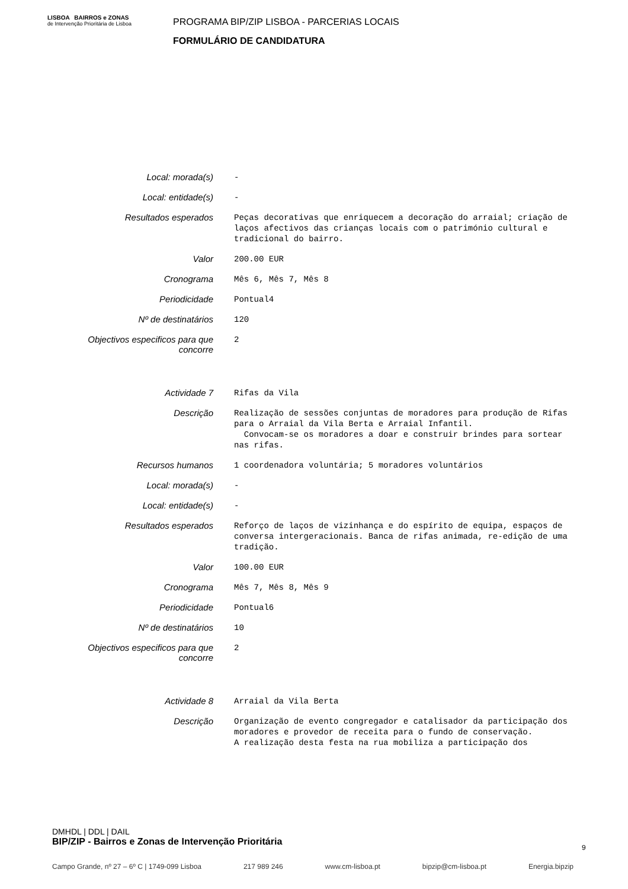LISBOA BAIRROS e ZONAS
de Intervenção Prioritária de Lisboa
PROGRAMA BIP/ZIP LISBOA - PARCERIAS LOCAIS
FORMULÁRIO DE CANDIDATURA
| Local: morada(s) | - |
| Local: entidade(s) | - |
| Resultados esperados | Peças decorativas que enriquecem a decoração do arraial; criação de laços afectivos das crianças locais com o património cultural e tradicional do bairro. |
| Valor | 200.00 EUR |
| Cronograma | Mês 6, Mês 7, Mês 8 |
| Periodicidade | Pontual4 |
| Nº de destinatários | 120 |
| Objectivos especificos para que concorre | 2 |
| Actividade 7 | Rifas da Vila |
| Descrição | Realização de sessões conjuntas de moradores para produção de Rifas para o Arraial da Vila Berta e Arraial Infantil. Convocam-se os moradores a doar e construir brindes para sortear nas rifas. |
| Recursos humanos | 1 coordenadora voluntária; 5 moradores voluntários |
| Local: morada(s) | - |
| Local: entidade(s) | - |
| Resultados esperados | Reforço de laços de vizinhança e do espírito de equipa, espaços de conversa intergeracionais. Banca de rifas animada, re-edição de uma tradição. |
| Valor | 100.00 EUR |
| Cronograma | Mês 7, Mês 8, Mês 9 |
| Periodicidade | Pontual6 |
| Nº de destinatários | 10 |
| Objectivos especificos para que concorre | 2 |
| Actividade 8 | Arraial da Vila Berta |
| Descrição | Organização de evento congregador e catalisador da participação dos moradores e provedor de receita para o fundo de conservação. A realização desta festa na rua mobiliza a participação dos |
DMHDL | DDL | DAIL
BIP/ZIP - Bairros e Zonas de Intervenção Prioritária
9
Campo Grande, nº 27 – 6º C | 1749-099 Lisboa 217 989 246 www.cm-lisboa.pt bipzip@cm-lisboa.pt Energia.bipzip